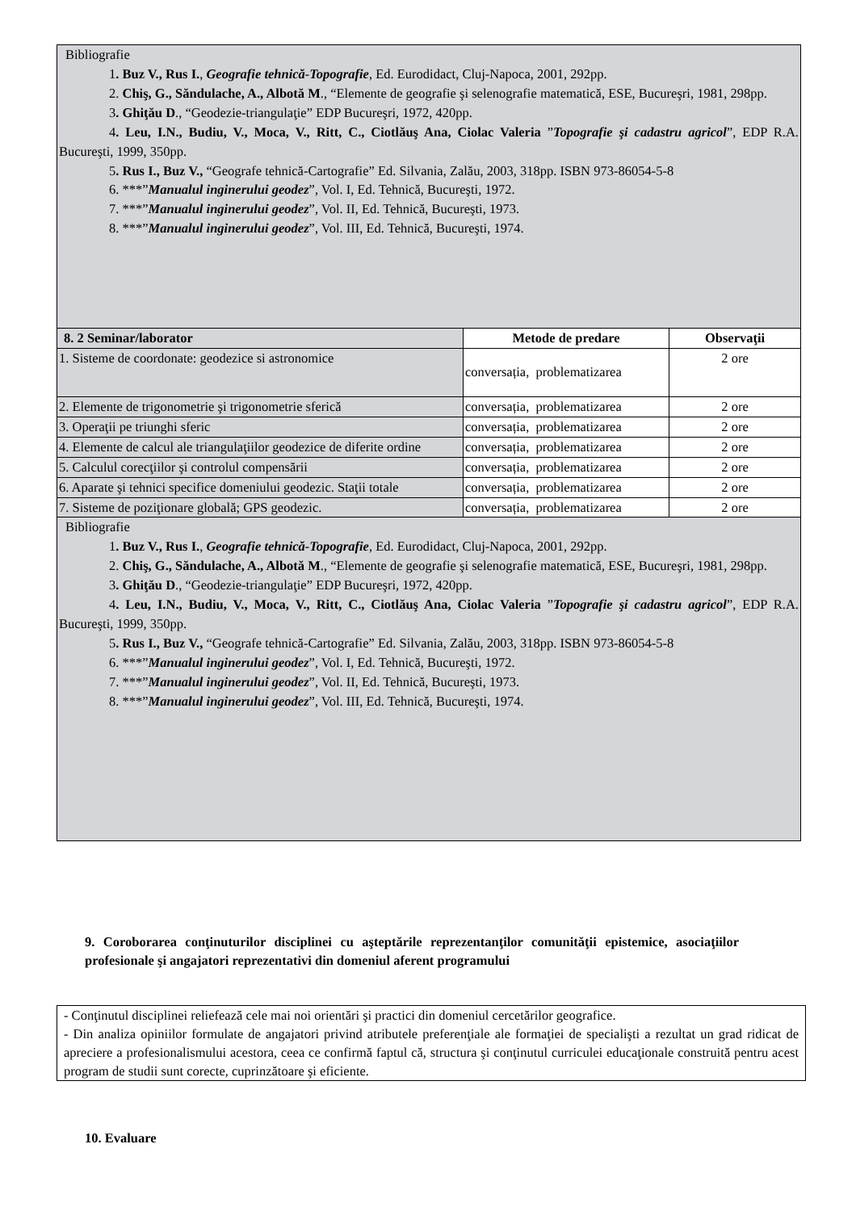| Bibliografie 1 . Buz V., Rus I. , Geografie tehnică-Topografie , Ed. Eurodidact, Cluj-Napoca, 2001, 292pp. 2. Chiş, G., Săndulache, A., Albotă M ., “Elemente de geografie şi selenografie matematică, ESE, Bucureşri, 1981, 298pp. 3 . Ghiţău D ., “Geodezie-triangulaţie” EDP Bucureşri, 1972, 420pp. 4 . Leu, I.N., Budiu, V., Moca, V., Ritt, C., Ciotlăuş Ana, Ciolac Valeria ” Topografie şi cadastru agricol ”, EDP R.A. Bucureşti, 1999, 350pp. 5 . Rus I., Buz V., “Geografe tehnică-Cartografie” Ed. Silvania, Zalău, 2003, 318pp. ISBN 973-86054-5-8 6. ***” Manualul inginerului geodez ”, Vol. I, Ed. Tehnică, Bucureşti, 1972. 7. ***” Manualul inginerului geodez ”, Vol. II, Ed. Tehnică, Bucureşti, 1973. 8. ***” Manualul inginerului geodez ”, Vol. III, Ed. Tehnică, Bucureşti, 1974. | | |
| 8. 2 Seminar/laborator | Metode de predare | Observaţii |
| 1. Sisteme de coordonate: geodezice si astronomice | conversația, problematizarea | 2 ore |
| 2. Elemente de trigonometrie şi trigonometrie sferică | conversația, problematizarea | 2 ore |
| 3. Operaţii pe triunghi sferic | conversația, problematizarea | 2 ore |
| 4. Elemente de calcul ale triangulaţiilor geodezice de diferite ordine | conversația, problematizarea | 2 ore |
| 5. Calculul corecţiilor şi controlul compensării | conversația, problematizarea | 2 ore |
| 6. Aparate şi tehnici specifice domeniului geodezic. Staţii totale | conversația, problematizarea | 2 ore |
| 7. Sisteme de poziţionare globală; GPS geodezic. | conversația, problematizarea | 2 ore |
| Bibliografie 1 . Buz V., Rus I. , Geografie tehnică-Topografie , Ed. Eurodidact, Cluj-Napoca, 2001, 292pp. 2. Chiş, G., Săndulache, A., Albotă M ., “Elemente de geografie şi selenografie matematică, ESE, Bucureşri, 1981, 298pp. 3 . Ghiţău D ., “Geodezie-triangulaţie” EDP Bucureşri, 1972, 420pp. 4 . Leu, I.N., Budiu, V., Moca, V., Ritt, C., Ciotlăuş Ana, Ciolac Valeria ” Topografie şi cadastru agricol ”, EDP R.A. Bucureşti, 1999, 350pp. 5 . Rus I., Buz V., “Geografe tehnică-Cartografie” Ed. Silvania, Zalău, 2003, 318pp. ISBN 973-86054-5-8 6. ***” Manualul inginerului geodez ”, Vol. I, Ed. Tehnică, Bucureşti, 1972. 7. ***” Manualul inginerului geodez ”, Vol. II, Ed. Tehnică, Bucureşti, 1973. 8. ***” Manualul inginerului geodez ”, Vol. III, Ed. Tehnică, Bucureşti, 1974. | | |
9. Coroborarea conţinuturilor disciplinei cu aşteptările reprezentanţilor comunităţii epistemice, asociaţiilor profesionale şi angajatori reprezentativi din domeniul aferent programului
- Conţinutul disciplinei reliefează cele mai noi orientări şi practici din domeniul cercetărilor geografice.
- Din analiza opiniilor formulate de angajatori privind atributele preferenţiale ale formaţiei de specialişti a rezultat un grad ridicat de apreciere a profesionalismului acestora, ceea ce confirmă faptul că, structura şi conţinutul curriculei educaţionale construită pentru acest program de studii sunt corecte, cuprinzătoare şi eficiente.
10. Evaluare